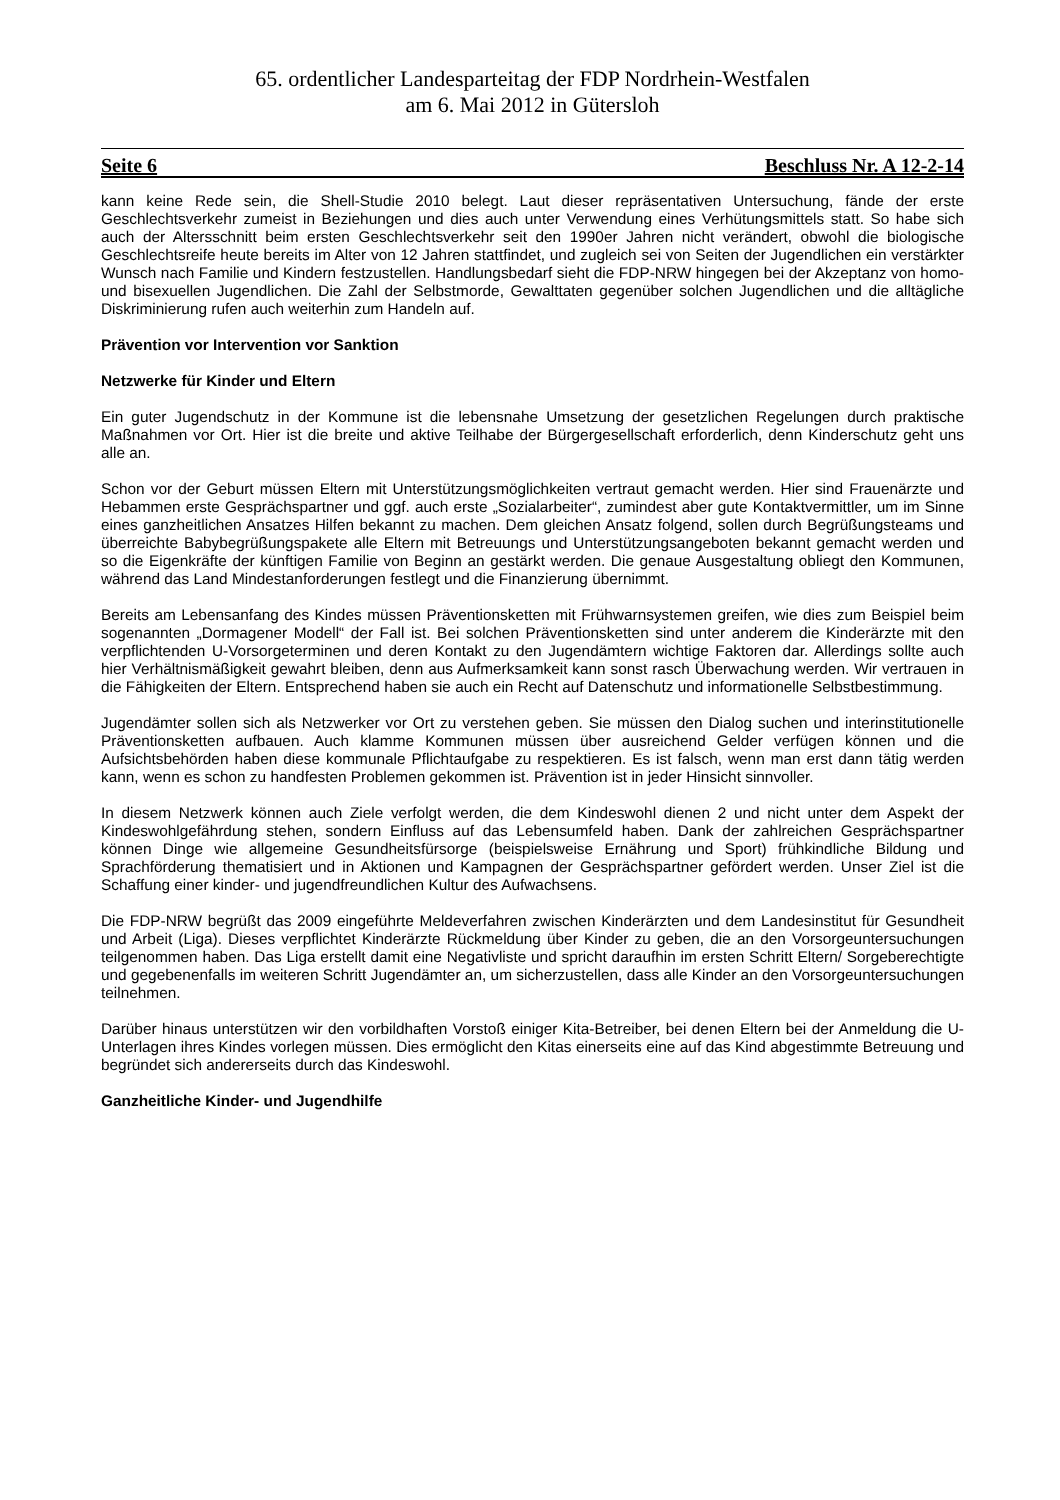65. ordentlicher Landesparteitag der FDP Nordrhein-Westfalen
am 6. Mai 2012 in Gütersloh
Seite 6 Beschluss Nr. A 12-2-14
kann keine Rede sein, die Shell-Studie 2010 belegt. Laut dieser repräsentativen Untersuchung, fände der erste Geschlechtsverkehr zumeist in Beziehungen und dies auch unter Verwendung eines Verhütungsmittels statt. So habe sich auch der Altersschnitt beim ersten Geschlechtsverkehr seit den 1990er Jahren nicht verändert, obwohl die biologische Geschlechtsreife heute bereits im Alter von 12 Jahren stattfindet, und zugleich sei von Seiten der Jugendlichen ein verstärkter Wunsch nach Familie und Kindern festzustellen. Handlungsbedarf sieht die FDP-NRW hingegen bei der Akzeptanz von homo- und bisexuellen Jugendlichen. Die Zahl der Selbstmorde, Gewalttaten gegenüber solchen Jugendlichen und die alltägliche Diskriminierung rufen auch weiterhin zum Handeln auf.
Prävention vor Intervention vor Sanktion
Netzwerke für Kinder und Eltern
Ein guter Jugendschutz in der Kommune ist die lebensnahe Umsetzung der gesetzlichen Regelungen durch praktische Maßnahmen vor Ort. Hier ist die breite und aktive Teilhabe der Bürgergesellschaft erforderlich, denn Kinderschutz geht uns alle an.
Schon vor der Geburt müssen Eltern mit Unterstützungsmöglichkeiten vertraut gemacht werden. Hier sind Frauenärzte und Hebammen erste Gesprächspartner und ggf. auch erste „Sozialarbeiter“, zumindest aber gute Kontaktvermittler, um im Sinne eines ganzheitlichen Ansatzes Hilfen bekannt zu machen. Dem gleichen Ansatz folgend, sollen durch Begrüßungsteams und überreichte Babybegrüßungspakete alle Eltern mit Betreuungs und Unterstützungsangeboten bekannt gemacht werden und so die Eigenkräfte der künftigen Familie von Beginn an gestärkt werden. Die genaue Ausgestaltung obliegt den Kommunen, während das Land Mindestanforderungen festlegt und die Finanzierung übernimmt.
Bereits am Lebensanfang des Kindes müssen Präventionsketten mit Frühwarnsystemen greifen, wie dies zum Beispiel beim sogenannten „Dormagener Modell“ der Fall ist. Bei solchen Präventionsketten sind unter anderem die Kinderärzte mit den verpflichtenden U-Vorsorgeterminen und deren Kontakt zu den Jugendämtern wichtige Faktoren dar. Allerdings sollte auch hier Verhältnismäßigkeit gewahrt bleiben, denn aus Aufmerksamkeit kann sonst rasch Überwachung werden. Wir vertrauen in die Fähigkeiten der Eltern. Entsprechend haben sie auch ein Recht auf Datenschutz und informationelle Selbstbestimmung.
Jugendämter sollen sich als Netzwerker vor Ort zu verstehen geben. Sie müssen den Dialog suchen und interinstitutionelle Präventionsketten aufbauen. Auch klamme Kommunen müssen über ausreichend Gelder verfügen können und die Aufsichtsbehörden haben diese kommunale Pflichtaufgabe zu respektieren. Es ist falsch, wenn man erst dann tätig werden kann, wenn es schon zu handfesten Problemen gekommen ist. Prävention ist in jeder Hinsicht sinnvoller.
In diesem Netzwerk können auch Ziele verfolgt werden, die dem Kindeswohl dienen 2 und nicht unter dem Aspekt der Kindeswohlgefährdung stehen, sondern Einfluss auf das Lebensumfeld haben. Dank der zahlreichen Gesprächspartner können Dinge wie allgemeine Gesundheitsfürsorge (beispielsweise Ernährung und Sport) frühkindliche Bildung und Sprachförderung thematisiert und in Aktionen und Kampagnen der Gesprächspartner gefördert werden. Unser Ziel ist die Schaffung einer kinder- und jugendfreundlichen Kultur des Aufwachsens.
Die FDP-NRW begrüßt das 2009 eingeführte Meldeverfahren zwischen Kinderärzten und dem Landesinstitut für Gesundheit und Arbeit (Liga). Dieses verpflichtet Kinderärzte Rückmeldung über Kinder zu geben, die an den Vorsorgeuntersuchungen teilgenommen haben. Das Liga erstellt damit eine Negativliste und spricht daraufhin im ersten Schritt Eltern/ Sorgeberechtigte und gegebenenfalls im weiteren Schritt Jugendämter an, um sicherzustellen, dass alle Kinder an den Vorsorgeuntersuchungen teilnehmen.
Darüber hinaus unterstützen wir den vorbildhaften Vorstoß einiger Kita-Betreiber, bei denen Eltern bei der Anmeldung die U-Unterlagen ihres Kindes vorlegen müssen. Dies ermöglicht den Kitas einerseits eine auf das Kind abgestimmte Betreuung und begründet sich andererseits durch das Kindeswohl.
Ganzheitliche Kinder- und Jugendhilfe